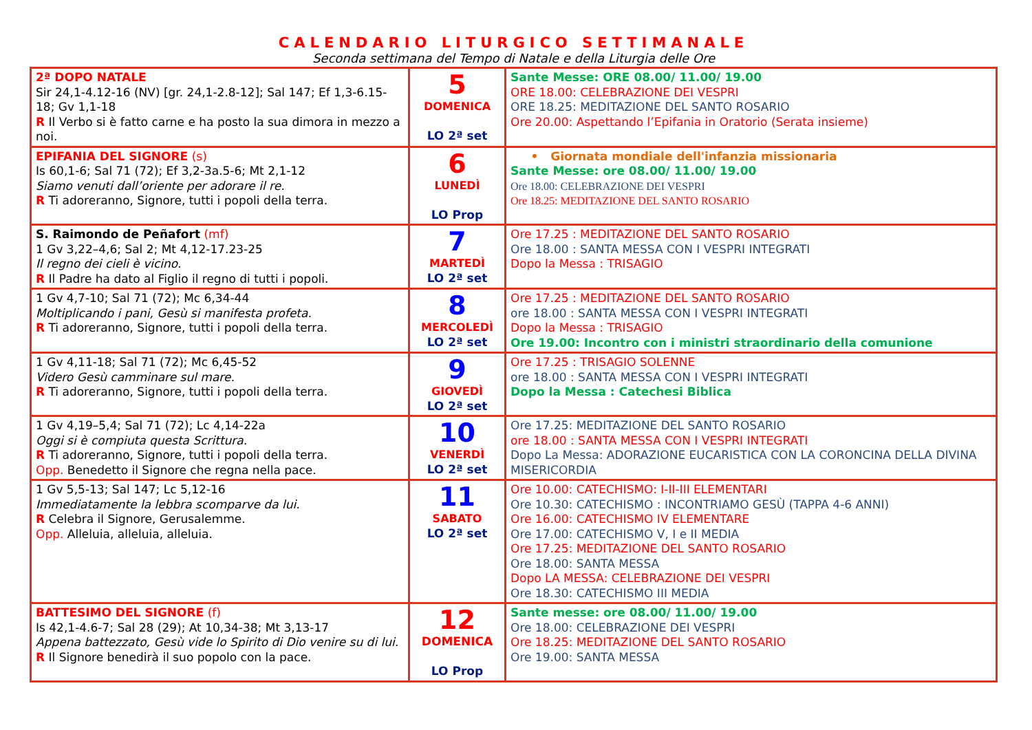CALENDARIO LITURGICO SETTIMANALE
Seconda settimana del Tempo di Natale e della Liturgia delle Ore
| 2ª DOPO NATALE Sir 24,1-4.12-16 (NV) [gr. 24,1-2.8-12]; Sal 147; Ef 1,3-6.15-18; Gv 1,1-18 R Il Verbo si è fatto carne e ha posto la sua dimora in mezzo a noi. | 5 DOMENICA LO 2ª set | Sante Messe: ORE 08.00/ 11.00/ 19.00 ORE 18.00: CELEBRAZIONE DEI VESPRI ORE 18.25: MEDITAZIONE DEL SANTO ROSARIO Ore 20.00: Aspettando l’Epifania in Oratorio (Serata insieme) |
| EPIFANIA DEL SIGNORE (s) Is 60,1-6; Sal 71 (72); Ef 3,2-3a.5-6; Mt 2,1-12 Siamo venuti dall’oriente per adorare il re. R Ti adoreranno, Signore, tutti i popoli della terra. | 6 LUNEDÌ LO Prop | • Giornata mondiale dell'infanzia missionaria Sante Messe: ore 08.00/ 11.00/ 19.00 Ore 18.00: CELEBRAZIONE DEI VESPRI Ore 18.25: MEDITAZIONE DEL SANTO ROSARIO |
| S. Raimondo de Peñafort (mf) 1 Gv 3,22–4,6; Sal 2; Mt 4,12-17.23-25 Il regno dei cieli è vicino. R Il Padre ha dato al Figlio il regno di tutti i popoli. | 7 MARTEDÌ LO 2ª set | Ore 17.25 : MEDITAZIONE DEL SANTO ROSARIO Ore 18.00 : SANTA MESSA CON I VESPRI INTEGRATI Dopo la Messa : TRISAGIO |
| 1 Gv 4,7-10; Sal 71 (72); Mc 6,34-44 Moltiplicando i pani, Gesù si manifesta profeta. R Ti adoreranno, Signore, tutti i popoli della terra. | 8 MERCOLEDÌ LO 2ª set | Ore 17.25 : MEDITAZIONE DEL SANTO ROSARIO ore 18.00 : SANTA MESSA CON I VESPRI INTEGRATI Dopo la Messa : TRISAGIO Ore 19.00: Incontro con i ministri straordinario della comunione |
| 1 Gv 4,11-18; Sal 71 (72); Mc 6,45-52 Videro Gesù camminare sul mare. R Ti adoreranno, Signore, tutti i popoli della terra. | 9 GIOVEDÌ LO 2ª set | Ore 17.25 : TRISAGIO SOLENNE ore 18.00 : SANTA MESSA CON I VESPRI INTEGRATI Dopo la Messa : Catechesi Biblica |
| 1 Gv 4,19–5,4; Sal 71 (72); Lc 4,14-22a Oggi si è compiuta questa Scrittura. R Ti adoreranno, Signore, tutti i popoli della terra. Opp. Benedetto il Signore che regna nella pace. | 10 VENERDÌ LO 2ª set | Ore 17.25: MEDITAZIONE DEL SANTO ROSARIO ore 18.00 : SANTA MESSA CON I VESPRI INTEGRATI Dopo La Messa: ADORAZIONE EUCARISTICA CON LA CORONCINA DELLA DIVINA MISERICORDIA |
| 1 Gv 5,5-13; Sal 147; Lc 5,12-16 Immediatamente la lebbra scomparve da lui. R Celebra il Signore, Gerusalemme. Opp. Alleluia, alleluia, alleluia. | 11 SABATO LO 2ª set | Ore 10.00: CATECHISMO: I-II-III ELEMENTARI Ore 10.30: CATECHISMO : INCONTRIAMO GESÙ (TAPPA 4-6 ANNI) Ore 16.00: CATECHISMO IV ELEMENTARE Ore 17.00: CATECHISMO V, I e II MEDIA Ore 17.25: MEDITAZIONE DEL SANTO ROSARIO Ore 18.00: SANTA MESSA Dopo LA MESSA: CELEBRAZIONE DEI VESPRI Ore 18.30: CATECHISMO III MEDIA |
| BATTESIMO DEL SIGNORE (f) Is 42,1-4.6-7; Sal 28 (29); At 10,34-38; Mt 3,13-17 Appena battezzato, Gesù vide lo Spirito di Dio venire su di lui. R Il Signore benedirà il suo popolo con la pace. | 12 DOMENICA LO Prop | Sante messe: ore 08.00/ 11.00/ 19.00 Ore 18.00: CELEBRAZIONE DEI VESPRI Ore 18.25: MEDITAZIONE DEL SANTO ROSARIO Ore 19.00: SANTA MESSA |